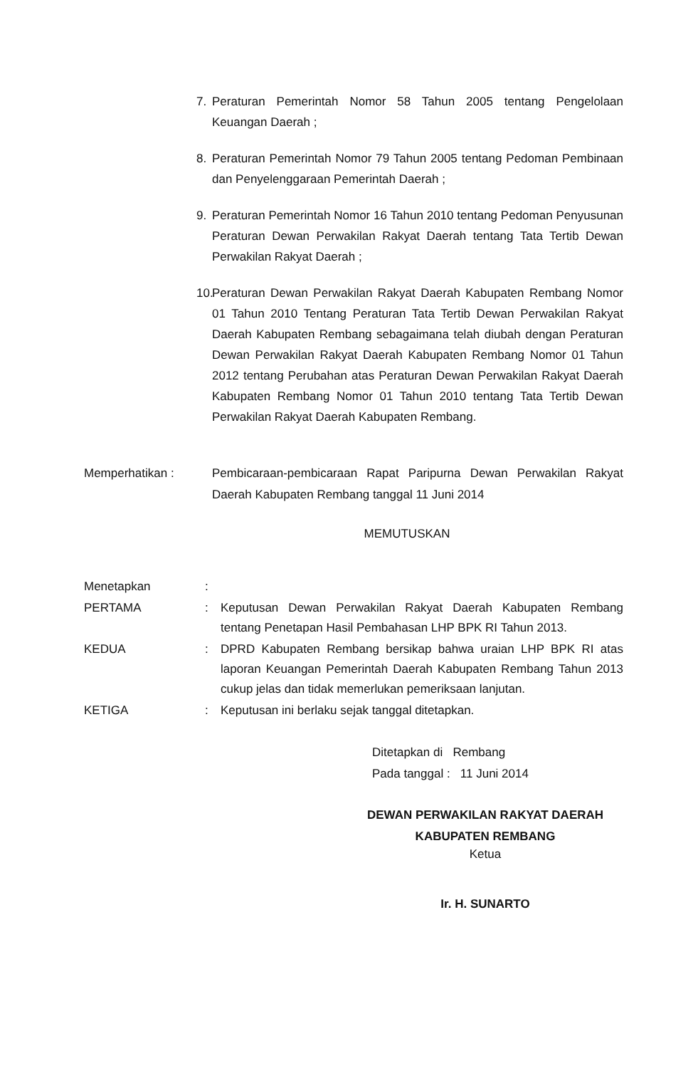7. Peraturan Pemerintah Nomor 58 Tahun 2005 tentang Pengelolaan Keuangan Daerah ;
8. Peraturan Pemerintah Nomor 79 Tahun 2005 tentang Pedoman Pembinaan dan Penyelenggaraan Pemerintah Daerah ;
9. Peraturan Pemerintah Nomor 16 Tahun 2010 tentang Pedoman Penyusunan Peraturan Dewan Perwakilan Rakyat Daerah tentang Tata Tertib Dewan Perwakilan Rakyat Daerah ;
10. Peraturan Dewan Perwakilan Rakyat Daerah Kabupaten Rembang Nomor 01 Tahun 2010 Tentang Peraturan Tata Tertib Dewan Perwakilan Rakyat Daerah Kabupaten Rembang sebagaimana telah diubah dengan Peraturan Dewan Perwakilan Rakyat Daerah Kabupaten Rembang Nomor 01 Tahun 2012 tentang Perubahan atas Peraturan Dewan Perwakilan Rakyat Daerah Kabupaten Rembang Nomor 01 Tahun 2010 tentang Tata Tertib Dewan Perwakilan Rakyat Daerah Kabupaten Rembang.
Memperhatikan : Pembicaraan-pembicaraan Rapat Paripurna Dewan Perwakilan Rakyat Daerah Kabupaten Rembang tanggal 11 Juni 2014
MEMUTUSKAN
Menetapkan:
PERTAMA: Keputusan Dewan Perwakilan Rakyat Daerah Kabupaten Rembang tentang Penetapan Hasil Pembahasan LHP BPK RI Tahun 2013.
KEDUA: DPRD Kabupaten Rembang bersikap bahwa uraian LHP BPK RI atas laporan Keuangan Pemerintah Daerah Kabupaten Rembang Tahun 2013 cukup jelas dan tidak memerlukan pemeriksaan lanjutan.
KETIGA: Keputusan ini berlaku sejak tanggal ditetapkan.
Ditetapkan di Rembang
Pada tanggal : 11 Juni 2014
DEWAN PERWAKILAN RAKYAT DAERAH
KABUPATEN REMBANG
Ketua
Ir. H. SUNARTO